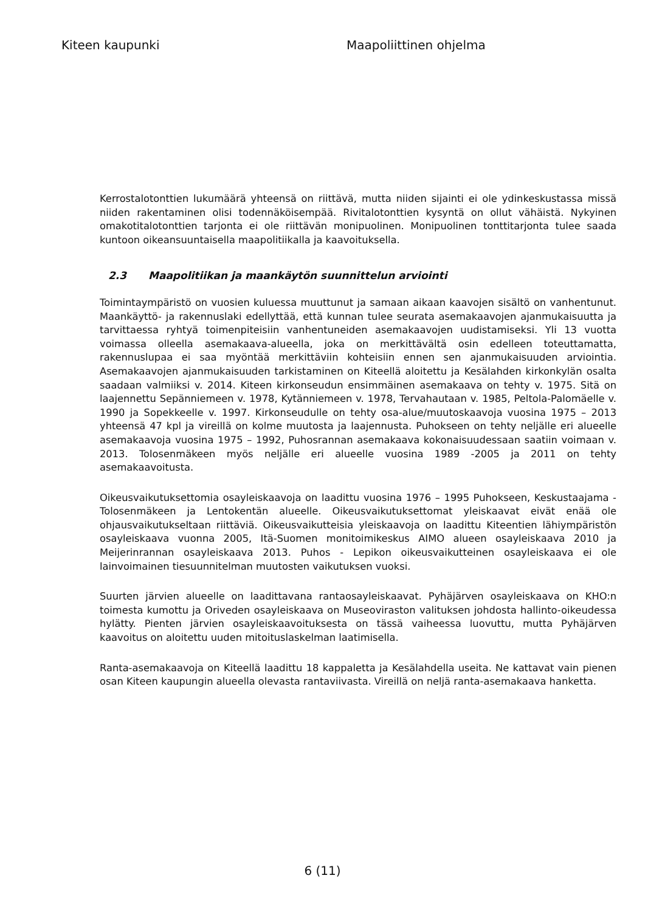Kiteen kaupunki Maapoliittinen ohjelma
Kerrostalotonttien lukumäärä yhteensä on riittävä, mutta niiden sijainti ei ole ydinkeskustassa missä niiden rakentaminen olisi todennäköisempää. Rivitalotonttien kysyntä on ollut vähäistä. Nykyinen omakotitalotonttien tarjonta ei ole riittävän monipuolinen. Monipuolinen tonttitarjonta tulee saada kuntoon oikeansuuntaisella maapolitiikalla ja kaavoituksella.
2.3 Maapolitiikan ja maankäytön suunnittelun arviointi
Toimintaympäristö on vuosien kuluessa muuttunut ja samaan aikaan kaavojen sisältö on vanhentunut. Maankäyttö- ja rakennuslaki edellyttää, että kunnan tulee seurata asemakaavojen ajanmukaisuutta ja tarvittaessa ryhtyä toimenpiteisiin vanhentuneiden asemakaavojen uudistamiseksi. Yli 13 vuotta voimassa olleella asemakaava-alueella, joka on merkittävältä osin edelleen toteuttamatta, rakennuslupaa ei saa myöntää merkittäviin kohteisiin ennen sen ajanmukaisuuden arviointia. Asemakaavojen ajanmukaisuuden tarkistaminen on Kiteellä aloitettu ja Kesälahden kirkonkylän osalta saadaan valmiiksi v. 2014. Kiteen kirkonseudun ensimmäinen asemakaava on tehty v. 1975. Sitä on laajennettu Sepänniemeen v. 1978, Kytänniemeen v. 1978, Tervahautaan v. 1985, Peltola-Palomäelle v. 1990 ja Sopekkeelle v. 1997. Kirkonseudulle on tehty osa-alue/muutoskaavoja vuosina 1975 – 2013 yhteensä 47 kpl ja vireillä on kolme muutosta ja laajennusta. Puhokseen on tehty neljälle eri alueelle asemakaavoja vuosina 1975 – 1992, Puhosrannan asemakaava kokonaisuudessaan saatiin voimaan v. 2013. Tolosenmäkeen myös neljälle eri alueelle vuosina 1989 -2005 ja 2011 on tehty asemakaavoitusta.
Oikeusvaikutuksettomia osayleiskaavoja on laadittu vuosina 1976 – 1995 Puhokseen, Keskustaajama - Tolosenmäkeen ja Lentokentän alueelle. Oikeusvaikutuksettomat yleiskaavat eivät enää ole ohjausvaikutukseltaan riittäviä. Oikeusvaikutteisia yleiskaavoja on laadittu Kiteentien lähiympäristön osayleiskaava vuonna 2005, Itä-Suomen monitoimikeskus AIMO alueen osayleiskaava 2010 ja Meijerinrannan osayleiskaava 2013. Puhos - Lepikon oikeusvaikutteinen osayleiskaava ei ole lainvoimainen tiesuunnitelman muutosten vaikutuksen vuoksi.
Suurten järvien alueelle on laadittavana rantaosayleiskaavat. Pyhäjärven osayleiskaava on KHO:n toimesta kumottu ja Oriveden osayleiskaava on Museoviraston valituksen johdosta hallinto-oikeudessa hylätty. Pienten järvien osayleiskaavoituksesta on tässä vaiheessa luovuttu, mutta Pyhäjärven kaavoitus on aloitettu uuden mitoituslaskelman laatimisella.
Ranta-asemakaavoja on Kiteellä laadittu 18 kappaletta ja Kesälahdella useita. Ne kattavat vain pienen osan Kiteen kaupungin alueella olevasta rantaviivasta. Vireillä on neljä ranta-asemakaava hanketta.
6 (11)